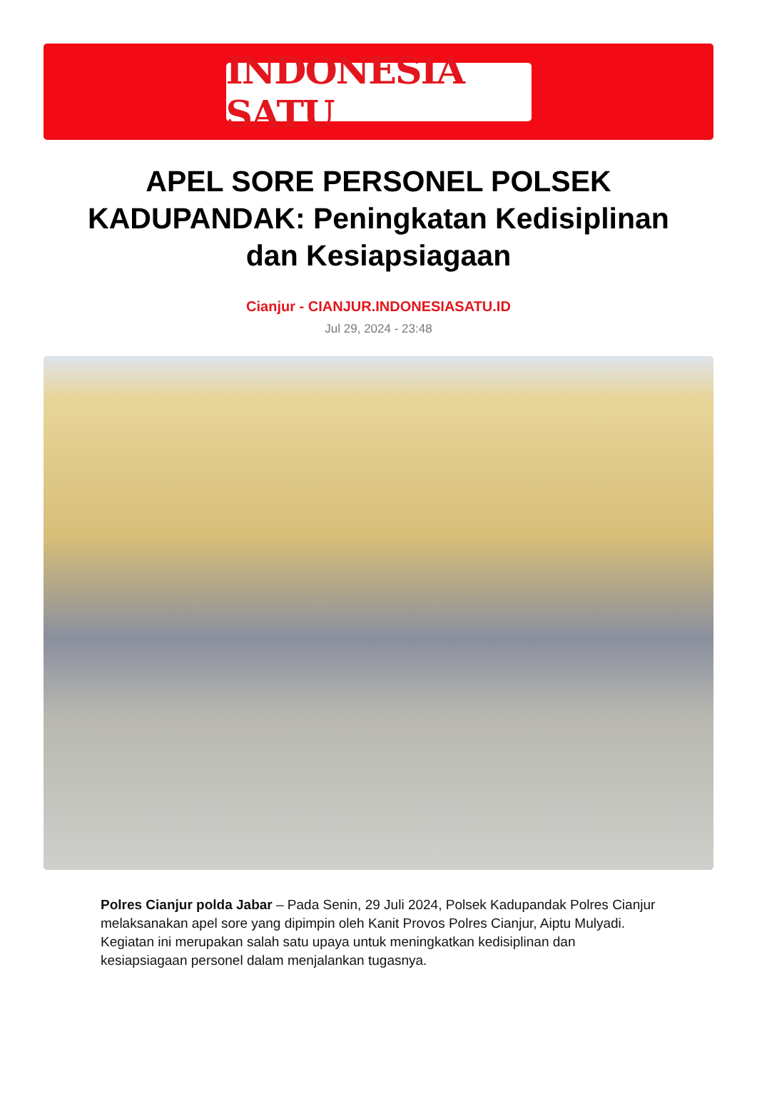INDONESIA SATU
APEL SORE PERSONEL POLSEK KADUPANDAK: Peningkatan Kedisiplinan dan Kesiapsiagaan
Cianjur - CIANJUR.INDONESIASATU.ID
Jul 29, 2024 - 23:48
Polres Cianjur polda Jabar – Pada Senin, 29 Juli 2024, Polsek Kadupandak Polres Cianjur melaksanakan apel sore yang dipimpin oleh Kanit Provos Polres Cianjur, Aiptu Mulyadi. Kegiatan ini merupakan salah satu upaya untuk meningkatkan kedisiplinan dan kesiapsiagaan personel dalam menjalankan tugasnya.